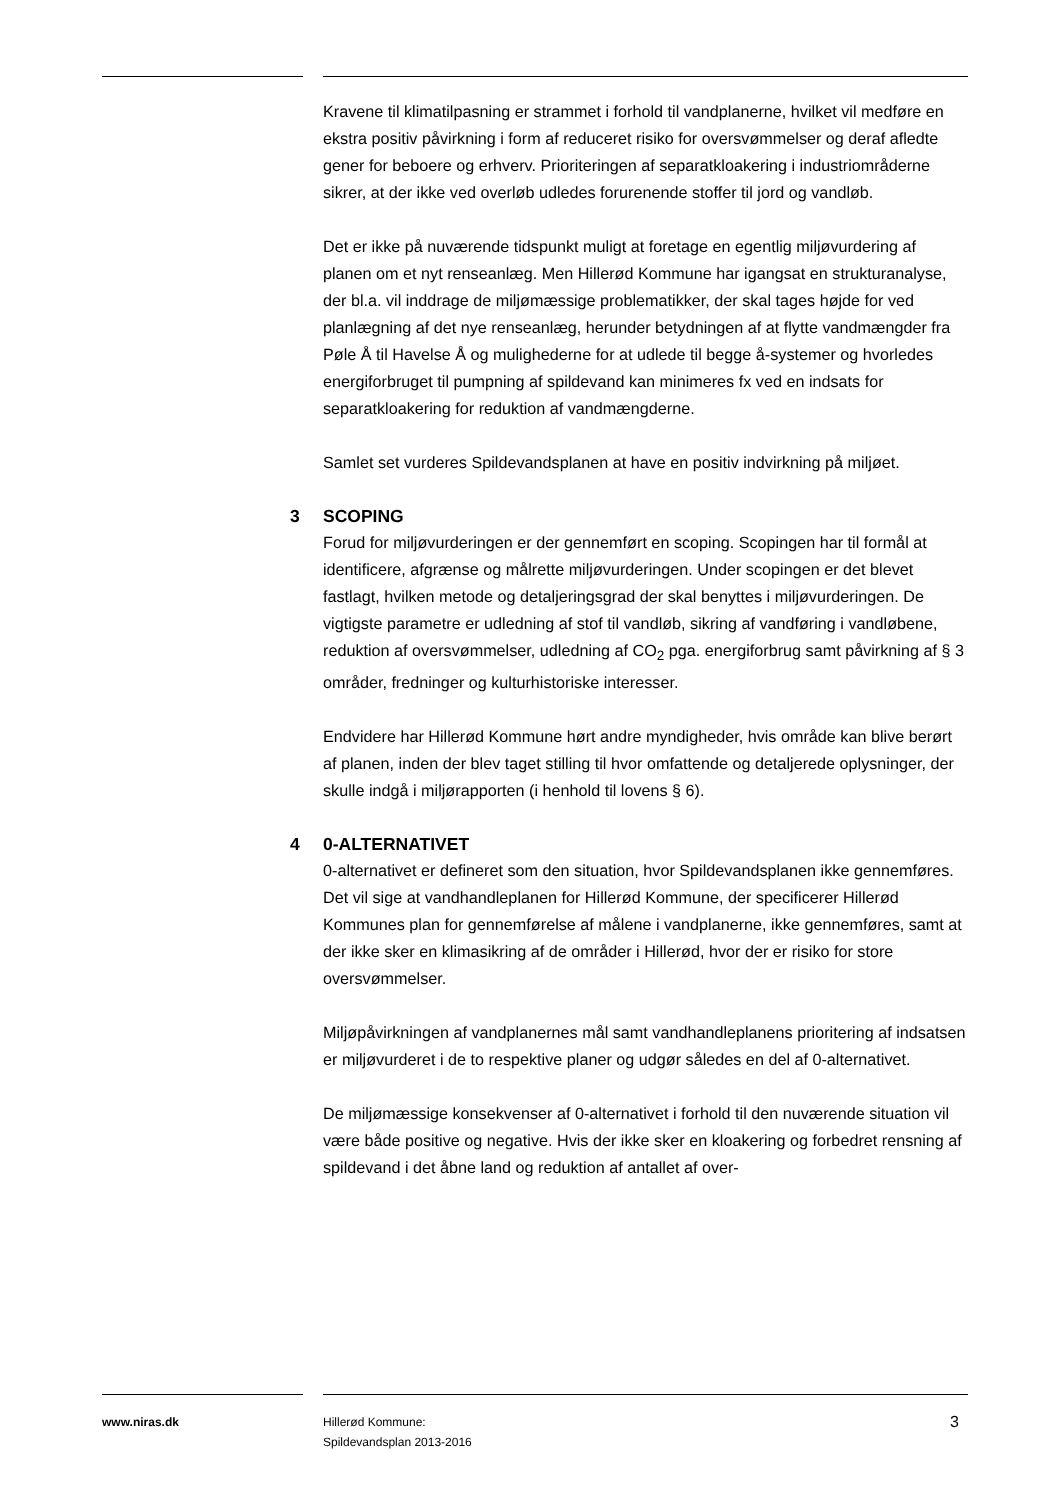Kravene til klimatilpasning er strammet i forhold til vandplanerne, hvilket vil medføre en ekstra positiv påvirkning i form af reduceret risiko for oversvømmelser og deraf afledte gener for beboere og erhverv. Prioriteringen af separatkloakering i industriområderne sikrer, at der ikke ved overløb udledes forurenende stoffer til jord og vandløb.
Det er ikke på nuværende tidspunkt muligt at foretage en egentlig miljøvurdering af planen om et nyt renseanlæg. Men Hillerød Kommune har igangsat en strukturanalyse, der bl.a. vil inddrage de miljømæssige problematikker, der skal tages højde for ved planlægning af det nye renseanlæg, herunder betydningen af at flytte vandmængder fra Pøle Å til Havelse Å og mulighederne for at udlede til begge å-systemer og hvorledes energiforbruget til pumpning af spildevand kan minimeres fx ved en indsats for separatkloakering for reduktion af vandmængderne.
Samlet set vurderes Spildevandsplanen at have en positiv indvirkning på miljøet.
3 SCOPING
Forud for miljøvurderingen er der gennemført en scoping. Scopingen har til formål at identificere, afgrænse og målrette miljøvurderingen. Under scopingen er det blevet fastlagt, hvilken metode og detaljeringsgrad der skal benyttes i miljøvurderingen. De vigtigste parametre er udledning af stof til vandløb, sikring af vandføring i vandløbene, reduktion af oversvømmelser, udledning af CO<sub>2</sub> pga. energiforbrug samt påvirkning af § 3 områder, fredninger og kulturhistoriske interesser.
Endvidere har Hillerød Kommune hørt andre myndigheder, hvis område kan blive berørt af planen, inden der blev taget stilling til hvor omfattende og detaljerede oplysninger, der skulle indgå i miljørapporten (i henhold til lovens § 6).
4 0-ALTERNATIVET
0-alternativet er defineret som den situation, hvor Spildevandsplanen ikke gennemføres. Det vil sige at vandhandleplanen for Hillerød Kommune, der specificerer Hillerød Kommunes plan for gennemførelse af målene i vandplanerne, ikke gennemføres, samt at der ikke sker en klimasikring af de områder i Hillerød, hvor der er risiko for store oversvømmelser.
Miljøpåvirkningen af vandplanernes mål samt vandhandleplanens prioritering af indsatsen er miljøvurderet i de to respektive planer og udgør således en del af 0-alternativet.
De miljømæssige konsekvenser af 0-alternativet i forhold til den nuværende situation vil være både positive og negative. Hvis der ikke sker en kloakering og forbedret rensning af spildevand i det åbne land og reduktion af antallet af over-
www.niras.dk
Hillerød Kommune:
Spildevandsplan 2013-2016
3